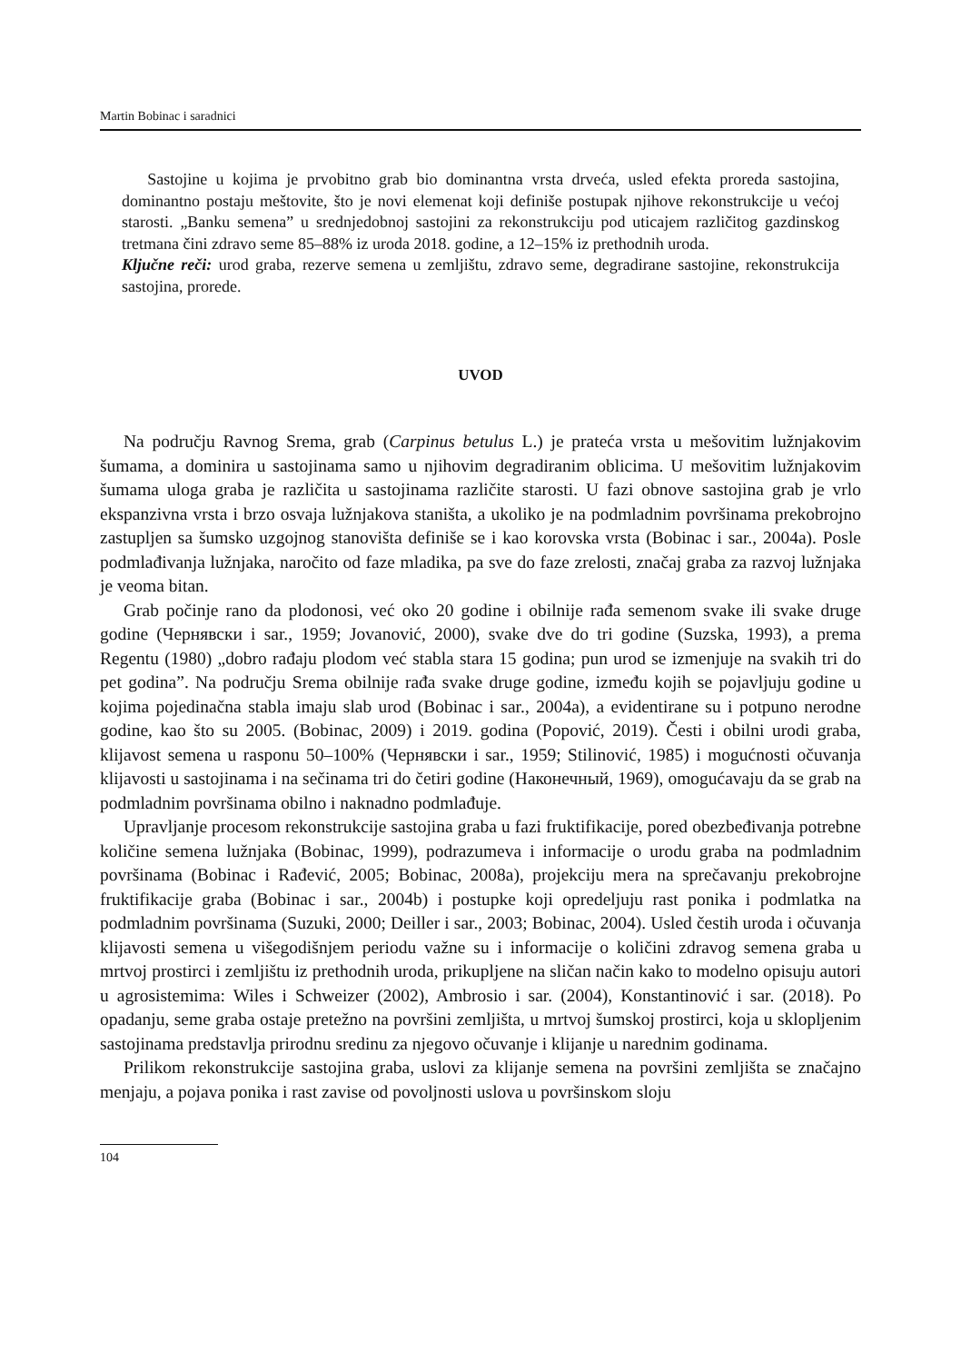Martin Bobinac i saradnici
Sastojine u kojima je prvobitno grab bio dominantna vrsta drveća, usled efekta proreda sastojina, dominantno postaju meštovite, što je novi elemenat koji definiše postupak njihove rekonstrukcije u većoj starosti. „Banku semena” u srednjedobnoj sastojini za rekonstrukciju pod uticajem različitog gazdinskog tretmana čini zdravo seme 85–88% iz uroda 2018. godine, a 12–15% iz prethodnih uroda.
Ključne reči: urod graba, rezerve semena u zemljištu, zdravo seme, degradirane sastojine, rekonstrukcija sastojina, prorede.
UVOD
Na području Ravnog Srema, grab (Carpinus betulus L.) je prateća vrsta u mešovitim lužnjakovim šumama, a dominira u sastojinama samo u njihovim degradiranim oblicima. U mešovitim lužnjakovim šumama uloga graba je različita u sastojinama različite starosti. U fazi obnove sastojina grab je vrlo ekspanzivna vrsta i brzo osvaja lužnjakova staništa, a ukoliko je na podmladnim površinama prekobrojno zastupljen sa šumsko uzgojnog stanovišta definiše se i kao korovska vrsta (Bobinac i sar., 2004a). Posle podmlađivanja lužnjaka, naročito od faze mladika, pa sve do faze zrelosti, značaj graba za razvoj lužnjaka je veoma bitan.
Grab počinje rano da plodonosi, već oko 20 godine i obilnije rađa semenom svake ili svake druge godine (Чернявски i sar., 1959; Jovanović, 2000), svake dve do tri godine (Suzska, 1993), a prema Regentu (1980) „dobro rađaju plodom već stabla stara 15 godina; pun urod se izmenjuje na svakih tri do pet godina”. Na području Srema obilnije rađa svake druge godine, između kojih se pojavljuju godine u kojima pojedinačna stabla imaju slab urod (Bobinac i sar., 2004a), a evidentirane su i potpuno nerodne godine, kao što su 2005. (Bobinac, 2009) i 2019. godina (Popović, 2019). Česti i obilni urodi graba, klijavost semena u rasponu 50–100% (Чернявски i sar., 1959; Stilinović, 1985) i mogućnosti očuvanja klijavosti u sastojinama i na sečinama tri do četiri godine (Наконечный, 1969), omogućavaju da se grab na podmladnim površinama obilno i naknadno podmlađuje.
Upravljanje procesom rekonstrukcije sastojina graba u fazi fruktifikacije, pored obezbeđivanja potrebne količine semena lužnjaka (Bobinac, 1999), podrazumeva i informacije o urodu graba na podmladnim površinama (Bobinac i Rađević, 2005; Bobinac, 2008a), projekciju mera na sprečavanju prekobrojne fruktifikacije graba (Bobinac i sar., 2004b) i postupke koji opredeljuju rast ponika i podmlatka na podmladnim površinama (Suzuki, 2000; Deiller i sar., 2003; Bobinac, 2004). Usled čestih uroda i očuvanja klijavosti semena u višegodišnjem periodu važne su i informacije o količini zdravog semena graba u mrtvoj prostirci i zemljištu iz prethodnih uroda, prikupljene na sličan način kako to modelno opisuju autori u agrosistemima: Wiles i Schweizer (2002), Ambrosio i sar. (2004), Konstantinović i sar. (2018). Po opadanju, seme graba ostaje pretežno na površini zemljišta, u mrtvoj šumskoj prostirci, koja u sklopljenim sastojinama predstavlja prirodnu sredinu za njegovo očuvanje i klijanje u narednim godinama.
Prilikom rekonstrukcije sastojina graba, uslovi za klijanje semena na površini zemljišta se značajno menjaju, a pojava ponika i rast zavise od povoljnosti uslova u površinskom sloju
104